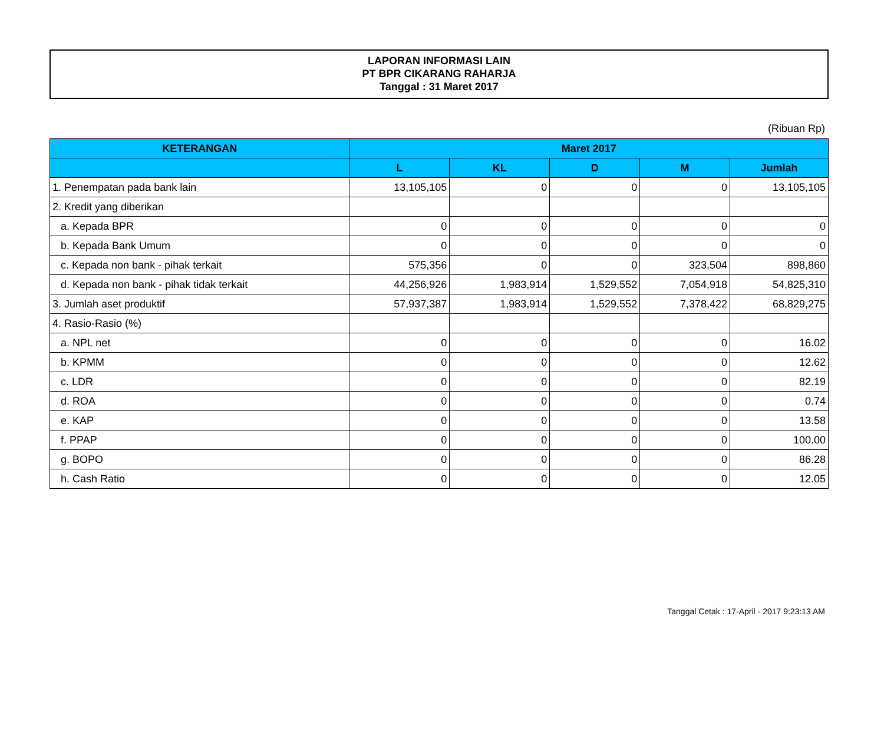LAPORAN INFORMASI LAIN
PT BPR CIKARANG RAHARJA
Tanggal : 31 Maret 2017
(Ribuan Rp)
| KETERANGAN | Maret 2017 | | | | |
| --- | --- | --- | --- | --- | --- |
| | L | KL | D | M | Jumlah |
| 1. Penempatan pada bank lain | 13,105,105 | 0 | 0 | 0 | 13,105,105 |
| 2. Kredit yang diberikan | | | | | |
| a. Kepada BPR | 0 | 0 | 0 | 0 | 0 |
| b. Kepada Bank Umum | 0 | 0 | 0 | 0 | 0 |
| c. Kepada non bank - pihak terkait | 575,356 | 0 | 0 | 323,504 | 898,860 |
| d. Kepada non bank - pihak tidak terkait | 44,256,926 | 1,983,914 | 1,529,552 | 7,054,918 | 54,825,310 |
| 3. Jumlah aset produktif | 57,937,387 | 1,983,914 | 1,529,552 | 7,378,422 | 68,829,275 |
| 4. Rasio-Rasio (%) | | | | | |
| a. NPL net | 0 | 0 | 0 | 0 | 16.02 |
| b. KPMM | 0 | 0 | 0 | 0 | 12.62 |
| c. LDR | 0 | 0 | 0 | 0 | 82.19 |
| d. ROA | 0 | 0 | 0 | 0 | 0.74 |
| e. KAP | 0 | 0 | 0 | 0 | 13.58 |
| f. PPAP | 0 | 0 | 0 | 0 | 100.00 |
| g. BOPO | 0 | 0 | 0 | 0 | 86.28 |
| h. Cash Ratio | 0 | 0 | 0 | 0 | 12.05 |
Tanggal Cetak : 17-April - 2017 9:23:13 AM